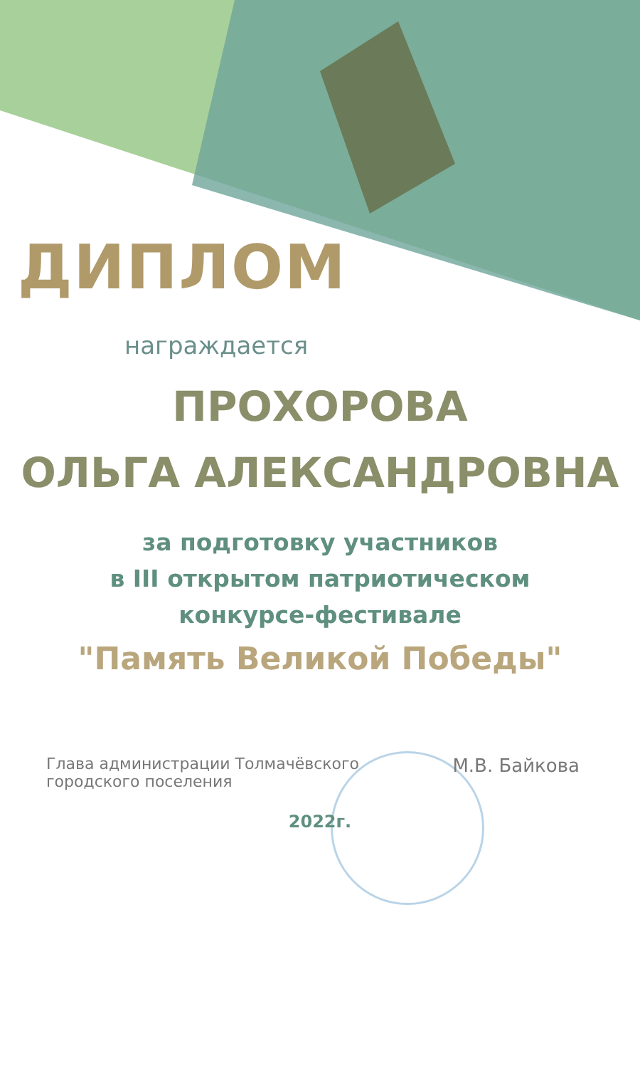ДИПЛОМ
награждается
ПРОХОРОВА
ОЛЬГА АЛЕКСАНДРОВНА
за подготовку участников
в III открытом патриотическом
конкурсе-фестивале
"Память Великой Победы"
Глава администрации Толмачёвского
городского поселения
М.В. Байкова
2022г.